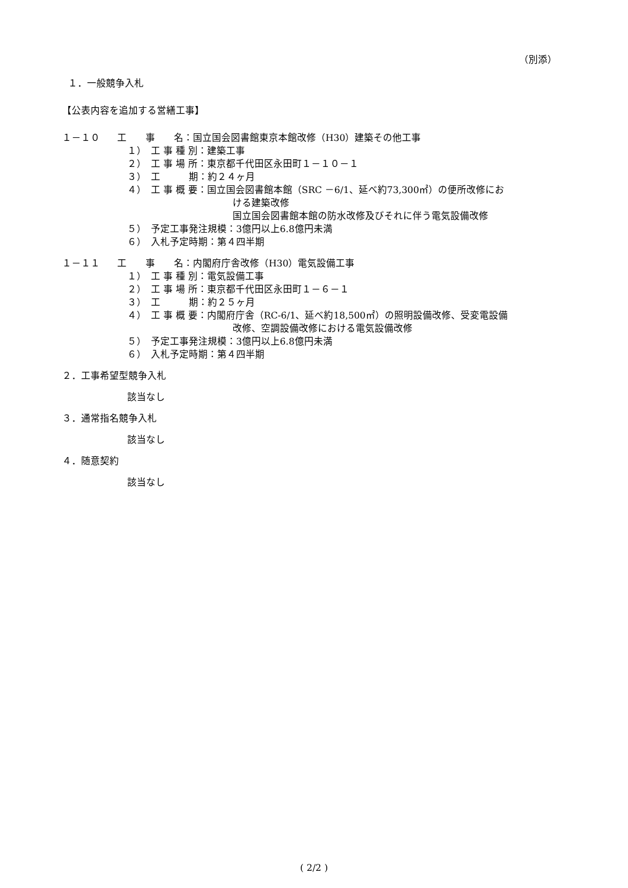（別添）
１．一般競争入札
【公表内容を追加する営繕工事】
１－１０ 工　　事　　名：国立国会図書館東京本館改修（H30）建築その他工事
１）　工 事 種 別：建築工事
２）　工 事 場 所：東京都千代田区永田町１－１０－１
３）　工　　　期：約２４ヶ月
４）　工 事 概 要：国立国会図書館本館（SRC －6/1、延べ約73,300㎡）の便所改修にお
ける建築改修
国立国会図書館本館の防水改修及びそれに伴う電気設備改修
５）　予定工事発注規模：3億円以上6.8億円未満
６）　入札予定時期：第４四半期
１－１１ 工　　事　　名：内閣府庁舎改修（H30）電気設備工事
１）　工 事 種 別：電気設備工事
２）　工 事 場 所：東京都千代田区永田町１－６－１
３）　工　　　期：約２５ヶ月
４）　工 事 概 要：内閣府庁舎（RC-6/1、延べ約18,500㎡）の照明設備改修、受変電設備
改修、空調設備改修における電気設備改修
５）　予定工事発注規模：3億円以上6.8億円未満
６）　入札予定時期：第４四半期
２．工事希望型競争入札
該当なし
３．通常指名競争入札
該当なし
４．随意契約
該当なし
( 2/2 )